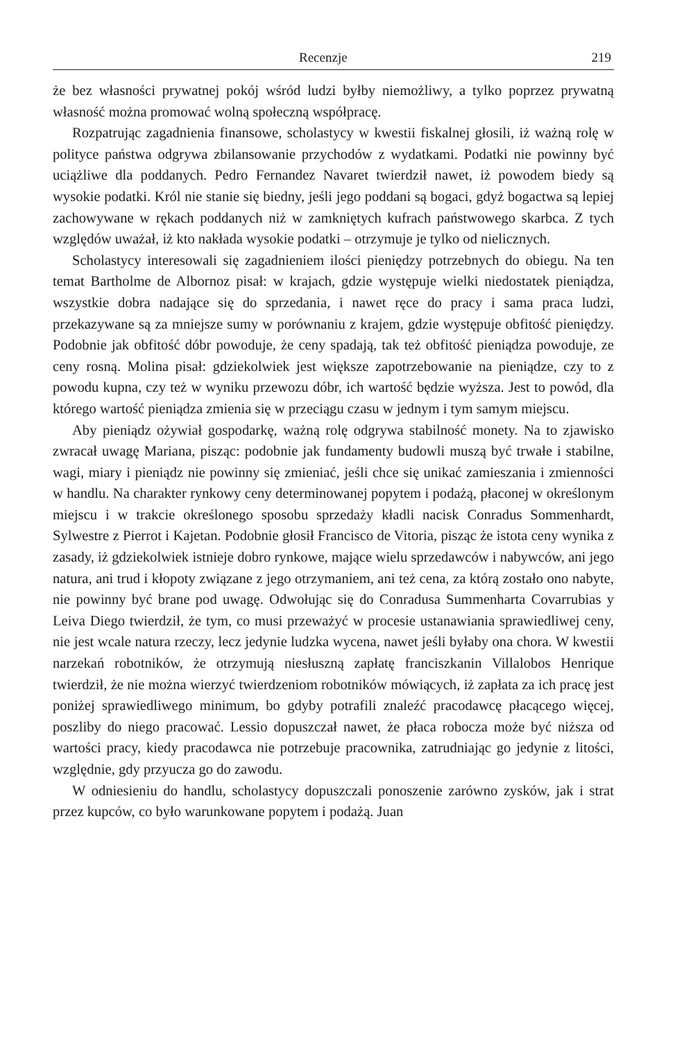Recenzje 219
że bez własności prywatnej pokój wśród ludzi byłby niemożliwy, a tylko poprzez prywatną własność można promować wolną społeczną współpracę.
Rozpatrując zagadnienia finansowe, scholastycy w kwestii fiskalnej głosili, iż ważną rolę w polityce państwa odgrywa zbilansowanie przychodów z wydatkami. Podatki nie powinny być uciążliwe dla poddanych. Pedro Fernandez Navaret twierdził nawet, iż powodem biedy są wysokie podatki. Król nie stanie się biedny, jeśli jego poddani są bogaci, gdyż bogactwa są lepiej zachowywane w rękach poddanych niż w zamkniętych kufrach państwowego skarbca. Z tych względów uważał, iż kto nakłada wysokie podatki – otrzymuje je tylko od nielicznych.
Scholastycy interesowali się zagadnieniem ilości pieniędzy potrzebnych do obiegu. Na ten temat Bartholme de Albornoz pisał: w krajach, gdzie występuje wielki niedostatek pieniądza, wszystkie dobra nadające się do sprzedania, i nawet ręce do pracy i sama praca ludzi, przekazywane są za mniejsze sumy w porównaniu z krajem, gdzie występuje obfitość pieniędzy. Podobnie jak obfitość dóbr powoduje, że ceny spadają, tak też obfitość pieniądza powoduje, ze ceny rosną. Molina pisał: gdziekolwiek jest większe zapotrzebowanie na pieniądze, czy to z powodu kupna, czy też w wyniku przewozu dóbr, ich wartość będzie wyższa. Jest to powód, dla którego wartość pieniądza zmienia się w przeciągu czasu w jednym i tym samym miejscu.
Aby pieniądz ożywiał gospodarkę, ważną rolę odgrywa stabilność monety. Na to zjawisko zwracał uwagę Mariana, pisząc: podobnie jak fundamenty budowli muszą być trwałe i stabilne, wagi, miary i pieniądz nie powinny się zmieniać, jeśli chce się unikać zamieszania i zmienności w handlu. Na charakter rynkowy ceny determinowanej popytem i podażą, płaconej w określonym miejscu i w trakcie określonego sposobu sprzedaży kładli nacisk Conradus Sommenhardt, Sylwestre z Pierrot i Kajetan. Podobnie głosił Francisco de Vitoria, pisząc że istota ceny wynika z zasady, iż gdziekolwiek istnieje dobro rynkowe, mające wielu sprzedawców i nabywców, ani jego natura, ani trud i kłopoty związane z jego otrzymaniem, ani też cena, za którą zostało ono nabyte, nie powinny być brane pod uwagę. Odwołując się do Conradusa Summenharta Covarrubias y Leiva Diego twierdził, że tym, co musi przeważyć w procesie ustanawiania sprawiedliwej ceny, nie jest wcale natura rzeczy, lecz jedynie ludzka wycena, nawet jeśli byłaby ona chora. W kwestii narzekań robotników, że otrzymują niesłuszną zapłatę franciszkanin Villalobos Henrique twierdził, że nie można wierzyć twierdzeniom robotników mówiących, iż zapłata za ich pracę jest poniżej sprawiedliwego minimum, bo gdyby potrafili znaleźć pracodawcę płacącego więcej, poszliby do niego pracować. Lessio dopuszczał nawet, że płaca robocza może być niższa od wartości pracy, kiedy pracodawca nie potrzebuje pracownika, zatrudniając go jedynie z litości, względnie, gdy przyucza go do zawodu.
W odniesieniu do handlu, scholastycy dopuszczali ponoszenie zarówno zysków, jak i strat przez kupców, co było warunkowane popytem i podażą. Juan